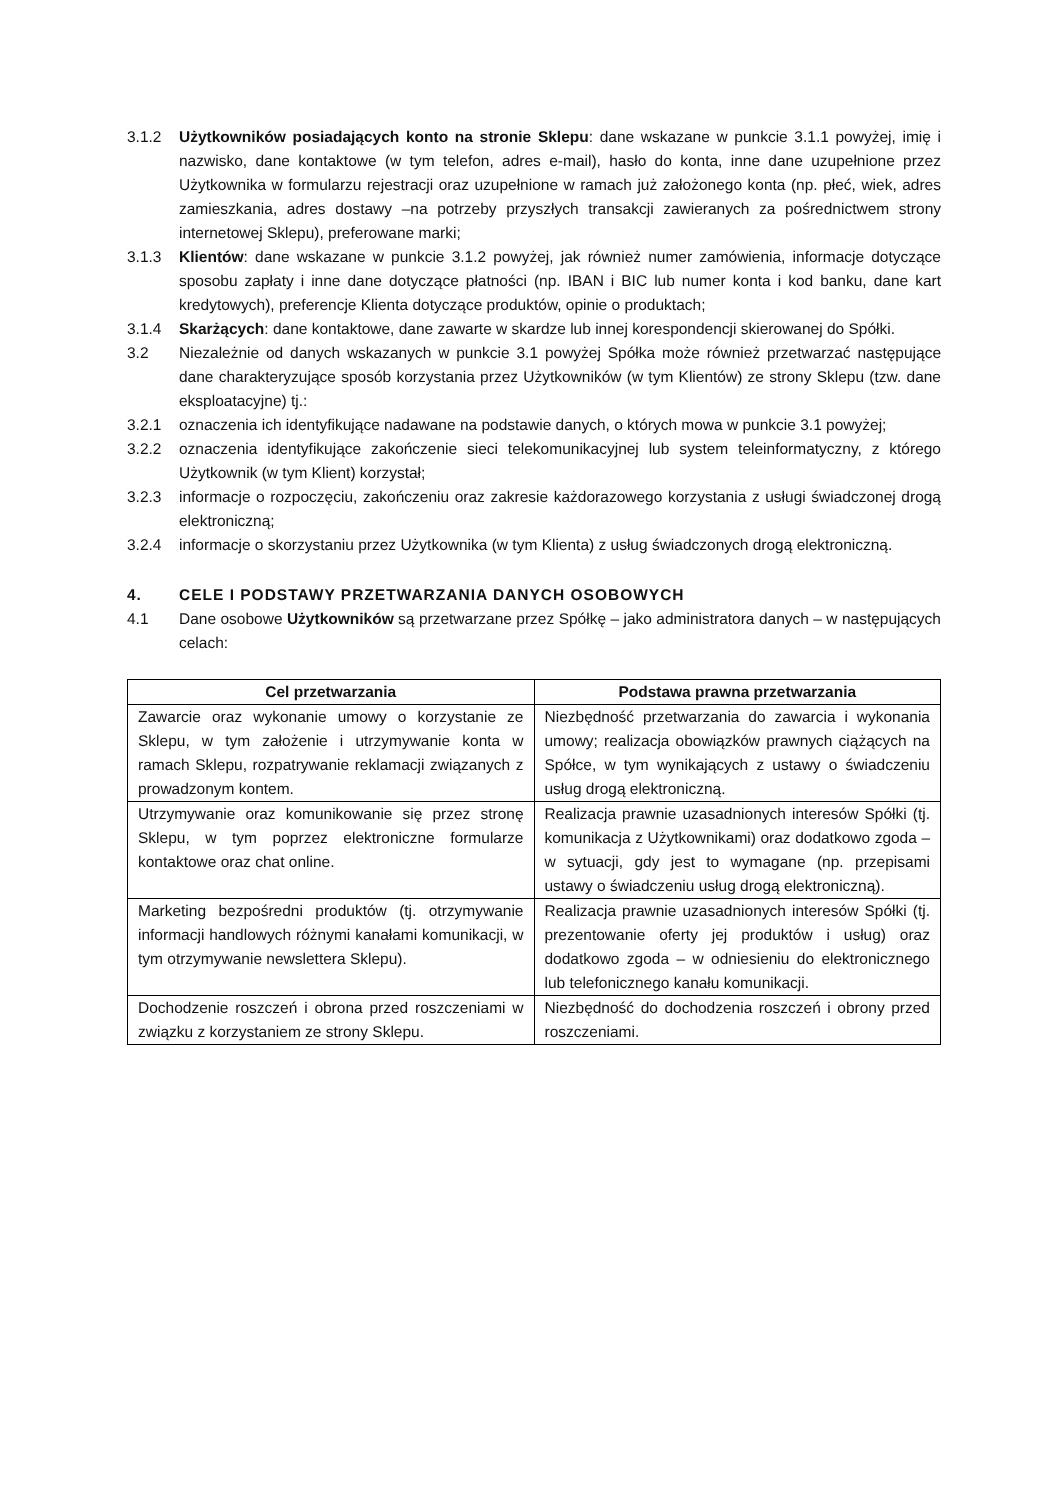3.1.2 Użytkowników posiadających konto na stronie Sklepu: dane wskazane w punkcie 3.1.1 powyżej, imię i nazwisko, dane kontaktowe (w tym telefon, adres e-mail), hasło do konta, inne dane uzupełnione przez Użytkownika w formularzu rejestracji oraz uzupełnione w ramach już założonego konta (np. płeć, wiek, adres zamieszkania, adres dostawy –na potrzeby przyszłych transakcji zawieranych za pośrednictwem strony internetowej Sklepu), preferowane marki;
3.1.3 Klientów: dane wskazane w punkcie 3.1.2 powyżej, jak również numer zamówienia, informacje dotyczące sposobu zapłaty i inne dane dotyczące płatności (np. IBAN i BIC lub numer konta i kod banku, dane kart kredytowych), preferencje Klienta dotyczące produktów, opinie o produktach;
3.1.4 Skarżących: dane kontaktowe, dane zawarte w skardze lub innej korespondencji skierowanej do Spółki.
3.2 Niezależnie od danych wskazanych w punkcie 3.1 powyżej Spółka może również przetwarzać następujące dane charakteryzujące sposób korzystania przez Użytkowników (w tym Klientów) ze strony Sklepu (tzw. dane eksploatacyjne) tj.:
3.2.1 oznaczenia ich identyfikujące nadawane na podstawie danych, o których mowa w punkcie 3.1 powyżej;
3.2.2 oznaczenia identyfikujące zakończenie sieci telekomunikacyjnej lub system teleinformatyczny, z którego Użytkownik (w tym Klient) korzystał;
3.2.3 informacje o rozpoczęciu, zakończeniu oraz zakresie każdorazowego korzystania z usługi świadczonej drogą elektroniczną;
3.2.4 informacje o skorzystaniu przez Użytkownika (w tym Klienta) z usług świadczonych drogą elektroniczną.
4. CELE I PODSTAWY PRZETWARZANIA DANYCH OSOBOWYCH
4.1 Dane osobowe Użytkowników są przetwarzane przez Spółkę – jako administratora danych – w następujących celach:
| Cel przetwarzania | Podstawa prawna przetwarzania |
| --- | --- |
| Zawarcie oraz wykonanie umowy o korzystanie ze Sklepu, w tym założenie i utrzymywanie konta w ramach Sklepu, rozpatrywanie reklamacji związanych z prowadzonym kontem. | Niezbędność przetwarzania do zawarcia i wykonania umowy; realizacja obowiązków prawnych ciążących na Spółce, w tym wynikających z ustawy o świadczeniu usług drogą elektroniczną. |
| Utrzymywanie oraz komunikowanie się przez stronę Sklepu, w tym poprzez elektroniczne formularze kontaktowe oraz chat online. | Realizacja prawnie uzasadnionych interesów Spółki (tj. komunikacja z Użytkownikami) oraz dodatkowo zgoda – w sytuacji, gdy jest to wymagane (np. przepisami ustawy o świadczeniu usług drogą elektroniczną). |
| Marketing bezpośredni produktów (tj. otrzymywanie informacji handlowych różnymi kanałami komunikacji, w tym otrzymywanie newslettera Sklepu). | Realizacja prawnie uzasadnionych interesów Spółki (tj. prezentowanie oferty jej produktów i usług) oraz dodatkowo zgoda – w odniesieniu do elektronicznego lub telefonicznego kanału komunikacji. |
| Dochodzenie roszczeń i obrona przed roszczeniami w związku z korzystaniem ze strony Sklepu. | Niezbędność do dochodzenia roszczeń i obrony przed roszczeniami. |